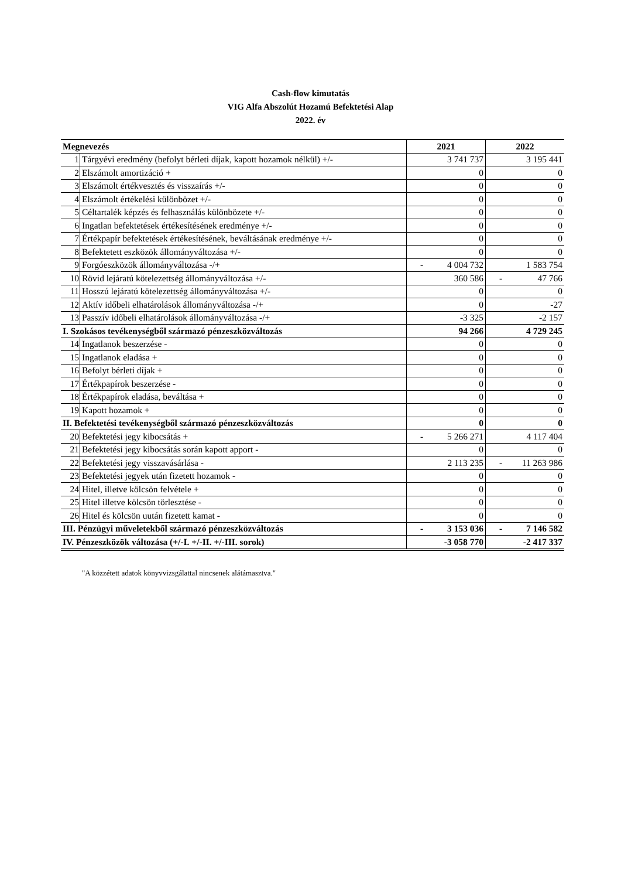Cash-flow kimutatás
VIG Alfa Abszolút Hozamú Befektetési Alap
2022. év
| Megnevezés | | 2021 | 2022 |
| --- | --- | --- | --- |
| 1 | Tárgyévi eredmény (befolyt bérleti díjak, kapott hozamok nélkül) +/- | 3 741 737 | 3 195 441 |
| 2 | Elszámolt amortizáció + | 0 | 0 |
| 3 | Elszámolt értékvesztés és visszaírás +/- | 0 | 0 |
| 4 | Elszámolt értékelési különbözet +/- | 0 | 0 |
| 5 | Céltartalék képzés és felhasználás különbözete +/- | 0 | 0 |
| 6 | Ingatlan befektetések értékesítésének eredménye +/- | 0 | 0 |
| 7 | Értékpapír befektetések értékesítésének, beváltásának eredménye +/- | 0 | 0 |
| 8 | Befektetett eszközök állományváltozása +/- | 0 | 0 |
| 9 | Forgóeszközök állományváltozása -/+ | - 4 004 732 | 1 583 754 |
| 10 | Rövid lejáratú kötelezettség állományváltozása +/- | 360 586 | - 47 766 |
| 11 | Hosszú lejáratú kötelezettség állományváltozása +/- | 0 | 0 |
| 12 | Aktív időbeli elhatárolások állományváltozása -/+ | 0 | -27 |
| 13 | Passzív időbeli elhatárolások állományváltozása -/+ | -3 325 | -2 157 |
| I. Szokásos tevékenységből származó pénzeszközváltozás | | 94 266 | 4 729 245 |
| 14 | Ingatlanok beszerzése - | 0 | 0 |
| 15 | Ingatlanok eladása + | 0 | 0 |
| 16 | Befolyt bérleti díjak + | 0 | 0 |
| 17 | Értékpapírok beszerzése - | 0 | 0 |
| 18 | Értékpapírok eladása, beváltása + | 0 | 0 |
| 19 | Kapott hozamok + | 0 | 0 |
| II. Befektetési tevékenységből származó pénzeszközváltozás | | 0 | 0 |
| 20 | Befektetési jegy kibocsátás + | - 5 266 271 | 4 117 404 |
| 21 | Befektetési jegy kibocsátás során kapott apport - | 0 | 0 |
| 22 | Befektetési jegy visszavásárlása - | 2 113 235 | - 11 263 986 |
| 23 | Befektetési jegyek után fizetett hozamok - | 0 | 0 |
| 24 | Hitel, illetve kölcsön felvétele + | 0 | 0 |
| 25 | Hitel illetve kölcsön törlesztése - | 0 | 0 |
| 26 | Hitel és kölcsön uután fizetett kamat - | 0 | 0 |
| III. Pénzügyi műveletekből származó pénzeszközváltozás | | - 3 153 036 | - 7 146 582 |
| IV. Pénzeszközök változása (+/-I. +/-II. +/-III. sorok) | | -3 058 770 | -2 417 337 |
"A közzétett adatok könyvvizsgálattal nincsenek alátámasztva."